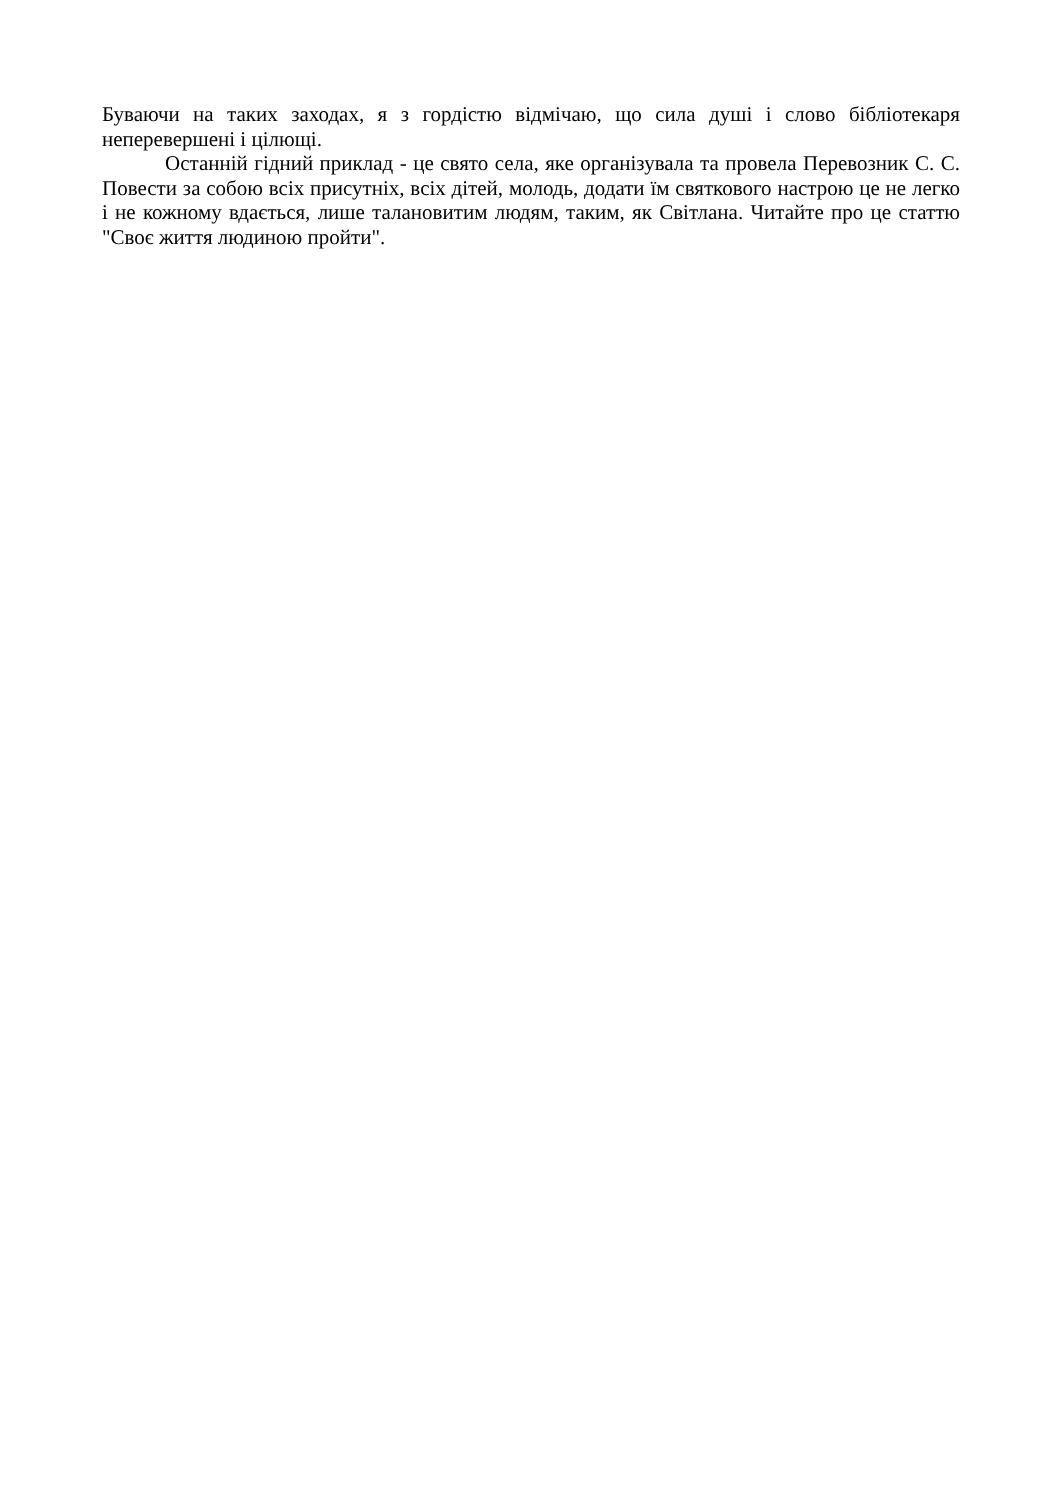Буваючи на таких заходах, я з гордістю відмічаю, що сила душі і слово бібліотекаря неперевершені і цілющі.
Останній гідний приклад - це свято села, яке організувала та провела Перевозник С. С. Повести за собою всіх присутніх, всіх дітей, молодь, додати їм святкового настрою це не легко і не кожному вдається, лише талановитим людям, таким, як Світлана. Читайте про це статтю "Своє життя людиною пройти".